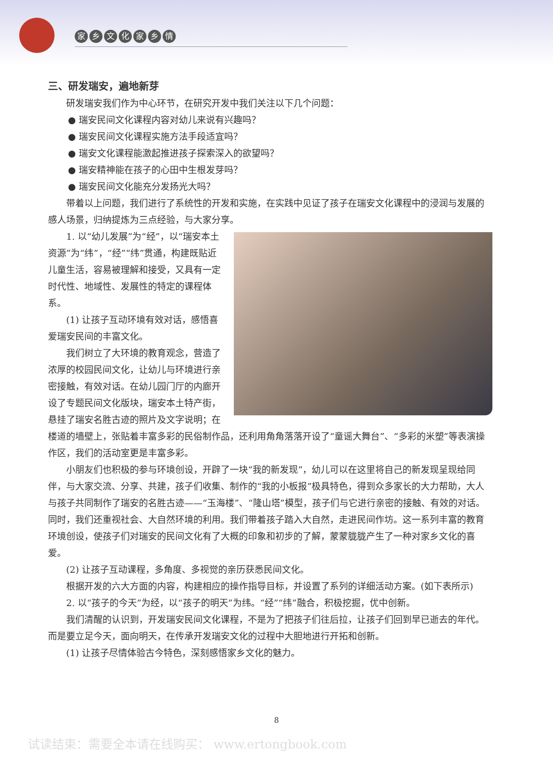家乡文化家乡情
三、研发瑞安，遍地新芽
研发瑞安我们作为中心环节，在研究开发中我们关注以下几个问题：
● 瑞安民间文化课程内容对幼儿来说有兴趣吗？
● 瑞安民间文化课程实施方法手段适宜吗？
● 瑞安文化课程能激起推进孩子探索深入的欲望吗？
● 瑞安精神能在孩子的心田中生根发芽吗？
● 瑞安民间文化能充分发扬光大吗？
带着以上问题，我们进行了系统性的开发和实施，在实践中见证了孩子在瑞安文化课程中的浸润与发展的感人场景，归纳提炼为三点经验，与大家分享。
1. 以“幼儿发展”为“经”，以“瑞安本土资源”为“纬”，“经”“纬”贯通，构建既贴近儿童生活，容易被理解和接受，又具有一定时代性、地域性、发展性的特定的课程体系。
(1) 让孩子互动环境有效对话，感悟喜爱瑞安民间的丰富文化。
我们树立了大环境的教育观念，营造了浓厚的校园民间文化，让幼儿与环境进行亲密接触，有效对话。在幼儿园门厅的内廊开设了专题民间文化版块，瑞安本土特产街，悬挂了瑞安名胜古迹的照片及文字说明；在楼道的墙壁上，张贴着丰富多彩的民俗制作品，还利用角角落落开设了“童谣大舞台”、“多彩的米塑”等表演操作区，我们的活动室更是丰富多彩。
小朋友们也积极的参与环境创设，开辟了一块“我的新发现”，幼儿可以在这里将自己的新发现呈现给同伴，与大家交流、分享、共建，孩子们收集、制作的“我的小板报”极具特色，得到众多家长的大力帮助，大人与孩子共同制作了瑞安的名胜古迹——“玉海楼”、“隆山塔”模型，孩子们与它进行亲密的接触、有效的对话。同时，我们还重视社会、大自然环境的利用。我们带着孩子踏入大自然，走进民间作坊。这一系列丰富的教育环境创设，使孩子们对瑞安的民间文化有了大概的印象和初步的了解，蒙蒙胧胧产生了一种对家乡文化的喜爱。
(2) 让孩子互动课程，多角度、多视觉的亲历获悉民间文化。
根据开发的六大方面的内容，构建相应的操作指导目标，并设置了系列的详细活动方案。(如下表所示)
2. 以“孩子的今天”为经，以“孩子的明天”为纬。“经”“纬”融合，积极挖掘，优中创新。
我们清醒的认识到，开发瑞安民间文化课程，不是为了把孩子们往后拉，让孩子们回到早已逝去的年代。而是要立足今天，面向明天，在传承开发瑞安文化的过程中大胆地进行开拓和创新。
(1) 让孩子尽情体验古今特色，深刻感悟家乡文化的魅力。
8
试读结束：需要全本请在线购买： www.ertongbook.com